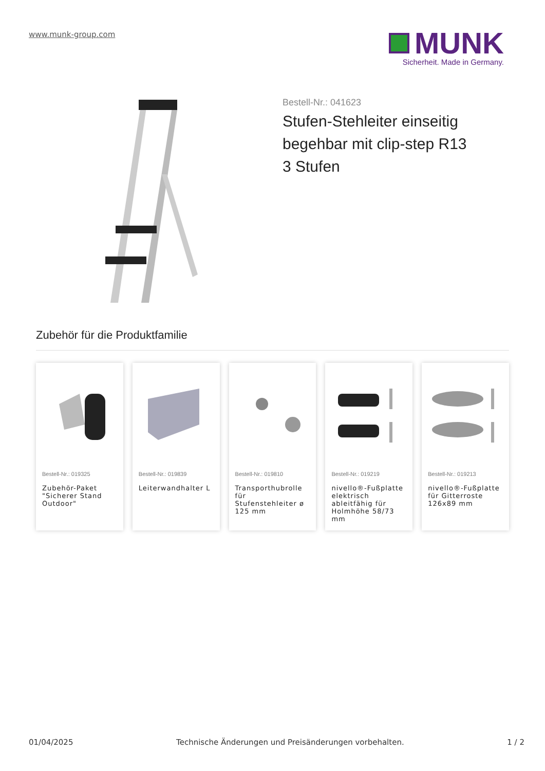www.munk-group.com
MUNK
Sicherheit. Made in Germany.
Bestell-Nr.: 041623
Stufen-Stehleiter einseitig begehbar mit clip-step R13 3 Stufen
Zubehör für die Produktfamilie
Bestell-Nr.: 019325
Zubehör-Paket "Sicherer Stand Outdoor"
Bestell-Nr.: 019839
Leiterwandhalter L
Bestell-Nr.: 019810
Transporthubrolle für Stufenstehleiter ø 125 mm
Bestell-Nr.: 019219
nivello®-Fußplatte elektrisch ableitfähig für Holmhöhe 58/73 mm
Bestell-Nr.: 019213
nivello®-Fußplatte für Gitterroste 126x89 mm
01/04/2025 Technische Änderungen und Preisänderungen vorbehalten. 1 / 2